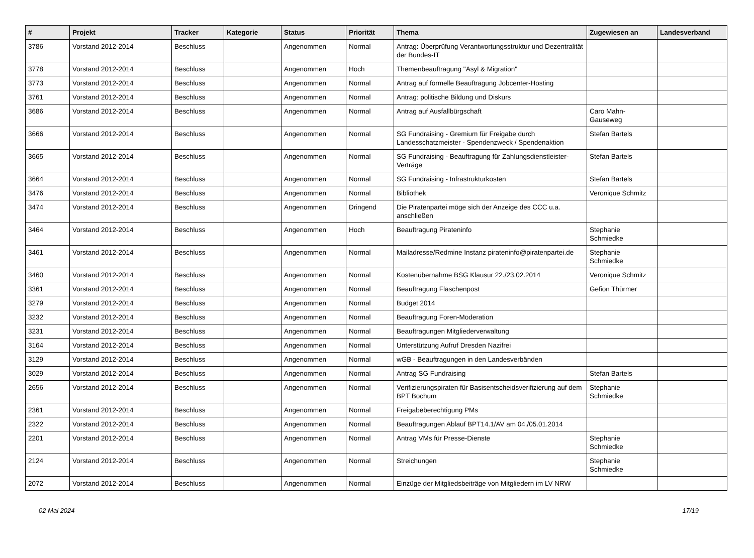| # | Projekt | Tracker | Kategorie | Status | Priorität | Thema | Zugewiesen an | Landesverband |
| --- | --- | --- | --- | --- | --- | --- | --- | --- |
| 3786 | Vorstand 2012-2014 | Beschluss | | Angenommen | Normal | Antrag: Überprüfung Verantwortungsstruktur und Dezentralität der Bundes-IT | | |
| 3778 | Vorstand 2012-2014 | Beschluss | | Angenommen | Hoch | Themenbeauftragung "Asyl & Migration" | | |
| 3773 | Vorstand 2012-2014 | Beschluss | | Angenommen | Normal | Antrag auf formelle Beauftragung Jobcenter-Hosting | | |
| 3761 | Vorstand 2012-2014 | Beschluss | | Angenommen | Normal | Antrag: politische Bildung und Diskurs | | |
| 3686 | Vorstand 2012-2014 | Beschluss | | Angenommen | Normal | Antrag auf Ausfallbürgschaft | Caro Mahn-Gauseweg | |
| 3666 | Vorstand 2012-2014 | Beschluss | | Angenommen | Normal | SG Fundraising - Gremium für Freigabe durch Landesschatzmeister - Spendenzweck / Spendenaktion | Stefan Bartels | |
| 3665 | Vorstand 2012-2014 | Beschluss | | Angenommen | Normal | SG Fundraising - Beauftragung für Zahlungsdienstleister-Verträge | Stefan Bartels | |
| 3664 | Vorstand 2012-2014 | Beschluss | | Angenommen | Normal | SG Fundraising - Infrastrukturkosten | Stefan Bartels | |
| 3476 | Vorstand 2012-2014 | Beschluss | | Angenommen | Normal | Bibliothek | Veronique Schmitz | |
| 3474 | Vorstand 2012-2014 | Beschluss | | Angenommen | Dringend | Die Piratenpartei möge sich der Anzeige des CCC u.a. anschließen | | |
| 3464 | Vorstand 2012-2014 | Beschluss | | Angenommen | Hoch | Beauftragung Pirateninfo | Stephanie Schmiedke | |
| 3461 | Vorstand 2012-2014 | Beschluss | | Angenommen | Normal | Mailadresse/Redmine Instanz pirateninfo@piratenpartei.de | Stephanie Schmiedke | |
| 3460 | Vorstand 2012-2014 | Beschluss | | Angenommen | Normal | Kostenübernahme BSG Klausur 22./23.02.2014 | Veronique Schmitz | |
| 3361 | Vorstand 2012-2014 | Beschluss | | Angenommen | Normal | Beauftragung Flaschenpost | Gefion Thürmer | |
| 3279 | Vorstand 2012-2014 | Beschluss | | Angenommen | Normal | Budget 2014 | | |
| 3232 | Vorstand 2012-2014 | Beschluss | | Angenommen | Normal | Beauftragung Foren-Moderation | | |
| 3231 | Vorstand 2012-2014 | Beschluss | | Angenommen | Normal | Beauftragungen Mitgliederverwaltung | | |
| 3164 | Vorstand 2012-2014 | Beschluss | | Angenommen | Normal | Unterstützung Aufruf Dresden Nazifrei | | |
| 3129 | Vorstand 2012-2014 | Beschluss | | Angenommen | Normal | wGB - Beauftragungen in den Landesverbänden | | |
| 3029 | Vorstand 2012-2014 | Beschluss | | Angenommen | Normal | Antrag SG Fundraising | Stefan Bartels | |
| 2656 | Vorstand 2012-2014 | Beschluss | | Angenommen | Normal | Verifizierungspiraten für Basisentscheidsverifizierung auf dem BPT Bochum | Stephanie Schmiedke | |
| 2361 | Vorstand 2012-2014 | Beschluss | | Angenommen | Normal | Freigabeberechtigung PMs | | |
| 2322 | Vorstand 2012-2014 | Beschluss | | Angenommen | Normal | Beauftragungen Ablauf BPT14.1/AV am 04./05.01.2014 | | |
| 2201 | Vorstand 2012-2014 | Beschluss | | Angenommen | Normal | Antrag VMs für Presse-Dienste | Stephanie Schmiedke | |
| 2124 | Vorstand 2012-2014 | Beschluss | | Angenommen | Normal | Streichungen | Stephanie Schmiedke | |
| 2072 | Vorstand 2012-2014 | Beschluss | | Angenommen | Normal | Einzüge der Mitgliedsbeiträge von Mitgliedern im LV NRW | | |
02 Mai 2024 17/19